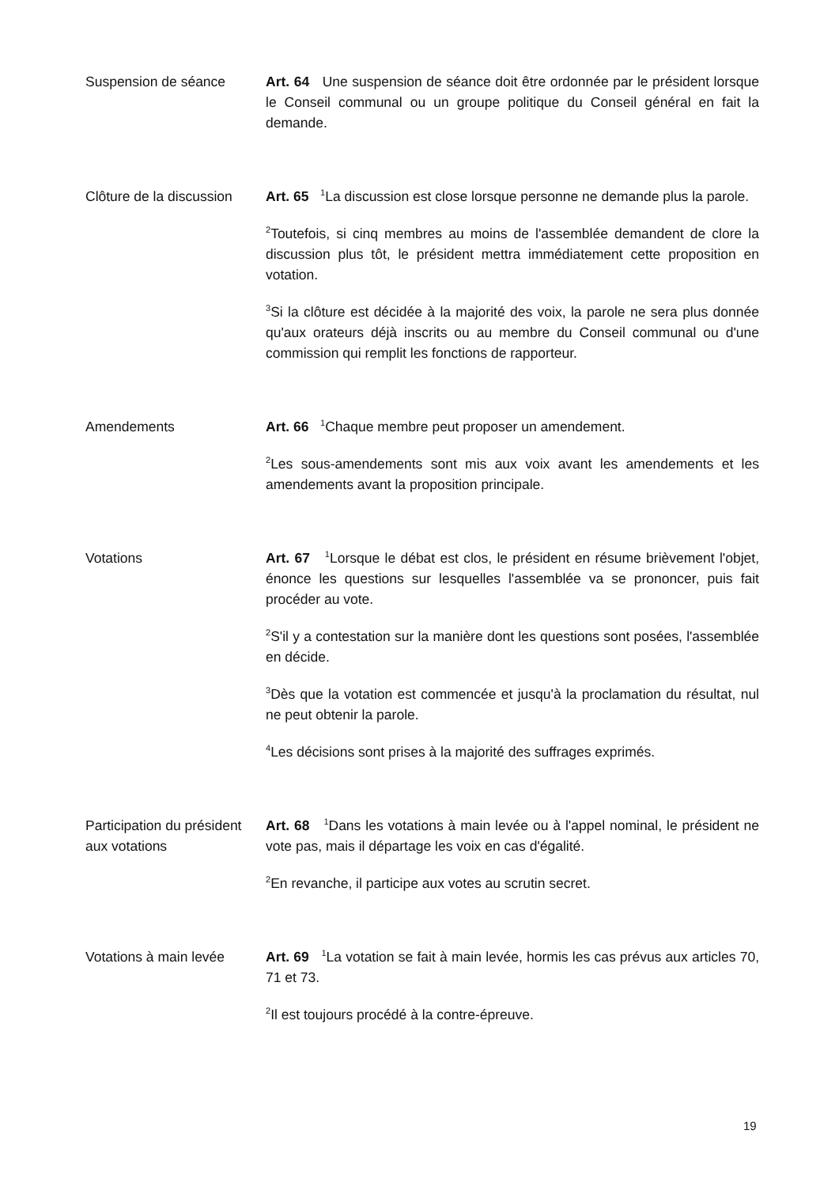Suspension de séance Art. 64 Une suspension de séance doit être ordonnée par le président lorsque le Conseil communal ou un groupe politique du Conseil général en fait la demande.
Clôture de la discussion
Art. 65 <sup>1</sup>La discussion est close lorsque personne ne demande plus la parole.
<sup>2</sup> Toutefois, si cinq membres au moins de l'assemblée demandent de clore la discussion plus tôt, le président mettra immédiatement cette proposition en votation.
<sup>3</sup> Si la clôture est décidée à la majorité des voix, la parole ne sera plus donnée qu'aux orateurs déjà inscrits ou au membre du Conseil communal ou d'une commission qui remplit les fonctions de rapporteur.
Amendements Art. 66 <sup>1</sup>Chaque membre peut proposer un amendement.
<sup>2</sup> Les sous-amendements sont mis aux voix avant les amendements et les amendements avant la proposition principale.
Votations Art. 67 <sup>1</sup>Lorsque le débat est clos, le président en résume brièvement l'objet, énonce les questions sur lesquelles l'assemblée va se prononcer, puis fait procéder au vote.
<sup>2</sup> S'il y a contestation sur la manière dont les questions sont posées, l'assemblée en décide.
<sup>3</sup> Dès que la votation est commencée et jusqu'à la proclamation du résultat, nul ne peut obtenir la parole.
<sup>4</sup> Les décisions sont prises à la majorité des suffrages exprimés.
Participation du président aux votations
Art. 68 <sup>1</sup>Dans les votations à main levée ou à l'appel nominal, le président ne vote pas, mais il départage les voix en cas d'égalité.
<sup>2</sup> En revanche, il participe aux votes au scrutin secret.
Votations à main levée
Art. 69 <sup>1</sup>La votation se fait à main levée, hormis les cas prévus aux articles 70, 71 et 73.
<sup>2</sup> Il est toujours procédé à la contre-épreuve.
19